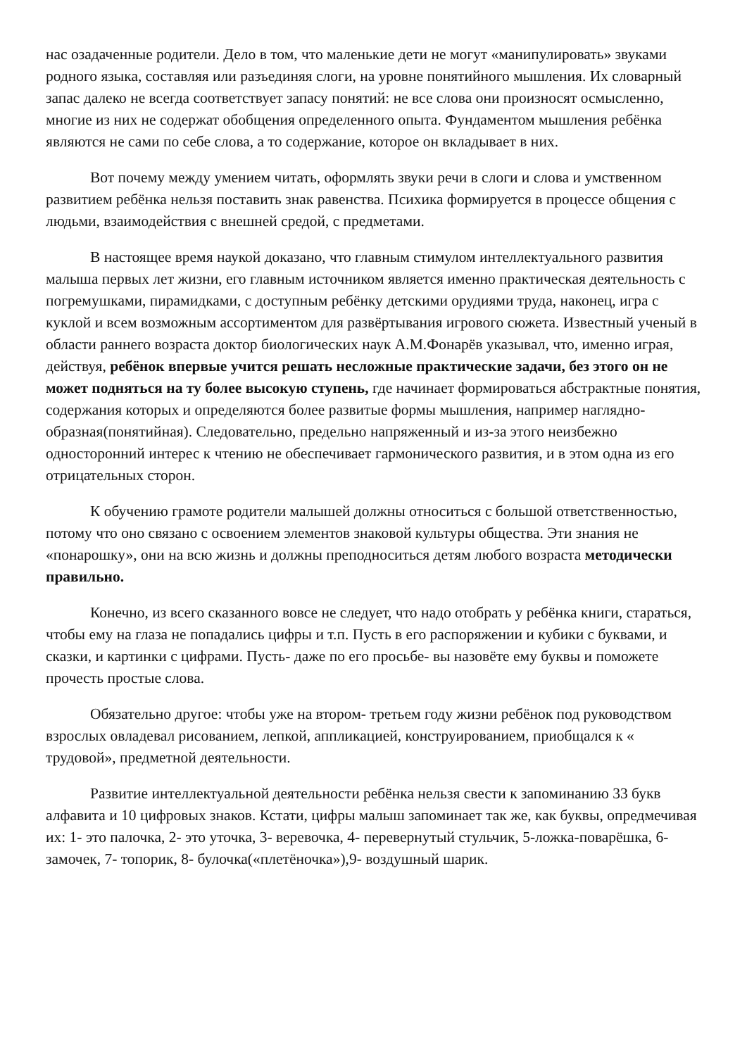нас озадаченные родители. Дело в том, что маленькие дети не могут «манипулировать» звуками родного языка, составляя или разъединяя слоги, на уровне понятийного мышления. Их словарный запас далеко не всегда соответствует запасу понятий: не все слова они произносят осмысленно, многие из них не содержат обобщения определенного опыта. Фундаментом мышления ребёнка являются не сами по себе слова, а то содержание, которое он вкладывает в них.
Вот почему между умением читать, оформлять звуки речи в слоги и слова и умственном развитием ребёнка нельзя поставить знак равенства. Психика формируется в процессе общения с людьми, взаимодействия с внешней средой, с предметами.
В настоящее время наукой доказано, что главным стимулом интеллектуального развития малыша первых лет жизни, его главным источником является именно практическая деятельность с погремушками, пирамидками, с доступным ребёнку детскими орудиями труда, наконец, игра с куклой и всем возможным ассортиментом для развёртывания игрового сюжета. Известный ученый в области раннего возраста доктор биологических наук А.М.Фонарёв указывал, что, именно играя, действуя, ребёнок впервые учится решать несложные практические задачи, без этого он не может подняться на ту более высокую ступень, где начинает формироваться абстрактные понятия, содержания которых и определяются более развитые формы мышления, например наглядно- образная(понятийная). Следовательно, предельно напряженный и из-за этого неизбежно односторонний интерес к чтению не обеспечивает гармонического развития, и в этом одна из его отрицательных сторон.
К обучению грамоте родители малышей должны относиться с большой ответственностью, потому что оно связано с освоением элементов знаковой культуры общества. Эти знания не «понарошку», они на всю жизнь и должны преподноситься детям любого возраста методически правильно.
Конечно, из всего сказанного вовсе не следует, что надо отобрать у ребёнка книги, стараться, чтобы ему на глаза не попадались цифры и т.п. Пусть в его распоряжении и кубики с буквами, и сказки, и картинки с цифрами. Пусть- даже по его просьбе- вы назовёте ему буквы и поможете прочесть простые слова.
Обязательно другое: чтобы уже на втором- третьем году жизни ребёнок под руководством взрослых овладевал рисованием, лепкой, аппликацией, конструированием, приобщался к « трудовой», предметной деятельности.
Развитие интеллектуальной деятельности ребёнка нельзя свести к запоминанию 33 букв алфавита и 10 цифровых знаков. Кстати, цифры малыш запоминает так же, как буквы, опредмечивая их: 1- это палочка, 2- это уточка, 3- веревочка, 4- перевернутый стульчик, 5-ложка-поварёшка, 6- замочек, 7- топорик, 8- булочка(«плетёночка»),9- воздушный шарик.